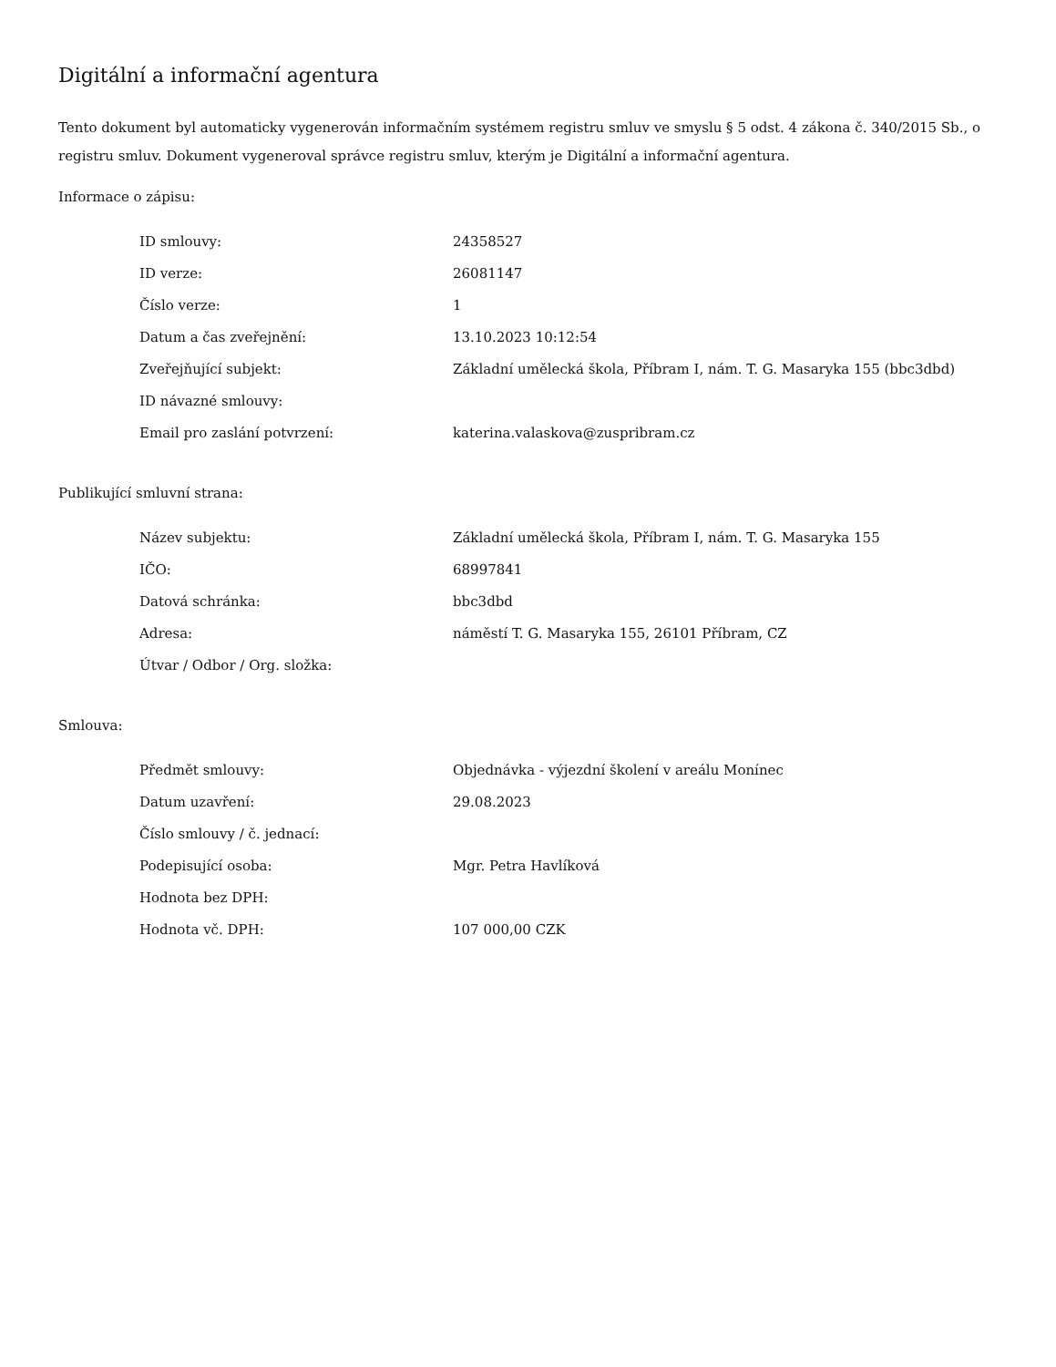Digitální a informační agentura
Tento dokument byl automaticky vygenerován informačním systémem registru smluv ve smyslu § 5 odst. 4 zákona č. 340/2015 Sb., o registru smluv. Dokument vygeneroval správce registru smluv, kterým je Digitální a informační agentura.
Informace o zápisu:
| ID smlouvy: | 24358527 |
| ID verze: | 26081147 |
| Číslo verze: | 1 |
| Datum a čas zveřejnění: | 13.10.2023 10:12:54 |
| Zveřejňující subjekt: | Základní umělecká škola, Příbram I, nám. T. G. Masaryka 155 (bbc3dbd) |
| ID návazné smlouvy: | |
| Email pro zaslání potvrzení: | katerina.valaskova@zuspribram.cz |
Publikující smluvní strana:
| Název subjektu: | Základní umělecká škola, Příbram I, nám. T. G. Masaryka 155 |
| IČO: | 68997841 |
| Datová schránka: | bbc3dbd |
| Adresa: | náměstí T. G. Masaryka 155, 26101 Příbram, CZ |
| Útvar / Odbor / Org. složka: | |
Smlouva:
| Předmět smlouvy: | Objednávka - výjezdní školení v areálu Monínec |
| Datum uzavření: | 29.08.2023 |
| Číslo smlouvy / č. jednací: | |
| Podepisující osoba: | Mgr. Petra Havlíková |
| Hodnota bez DPH: | |
| Hodnota vč. DPH: | 107 000,00 CZK |